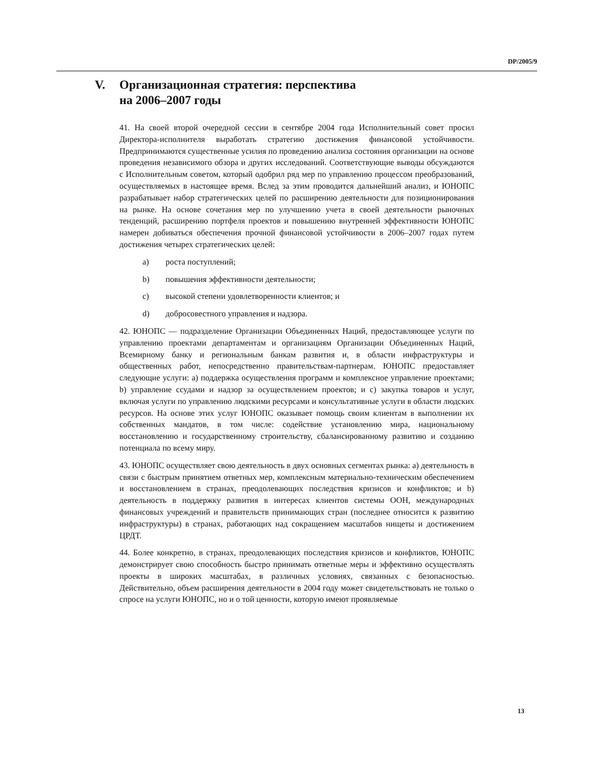DP/2005/9
V. Организационная стратегия: перспектива
на 2006–2007 годы
41. На своей второй очередной сессии в сентябре 2004 года Исполнительный совет просил Директора-исполнителя выработать стратегию достижения финансовой устойчивости. Предпринимаются существенные усилия по проведению анализа состояния организации на основе проведения независимого обзора и других исследований. Соответствующие выводы обсуждаются с Исполнительным советом, который одобрил ряд мер по управлению процессом преобразований, осуществляемых в настоящее время. Вслед за этим проводится дальнейший анализ, и ЮНОПС разрабатывает набор стратегических целей по расширению деятельности для позиционирования на рынке. На основе сочетания мер по улучшению учета в своей деятельности рыночных тенденций, расширению портфеля проектов и повышению внутренней эффективности ЮНОПС намерен добиваться обеспечения прочной финансовой устойчивости в 2006–2007 годах путем достижения четырех стратегических целей:
a) роста поступлений;
b) повышения эффективности деятельности;
c) высокой степени удовлетворенности клиентов; и
d) добросовестного управления и надзора.
42. ЮНОПС — подразделение Организации Объединенных Наций, предоставляющее услуги по управлению проектами департаментам и организациям Организации Объединенных Наций, Всемирному банку и региональным банкам развития и, в области инфраструктуры и общественных работ, непосредственно правительствам-партнерам. ЮНОПС предоставляет следующие услуги: a) поддержка осуществления программ и комплексное управление проектами; b) управление ссудами и надзор за осуществлением проектов; и c) закупка товаров и услуг, включая услуги по управлению людскими ресурсами и консультативные услуги в области людских ресурсов. На основе этих услуг ЮНОПС оказывает помощь своим клиентам в выполнении их собственных мандатов, в том числе: содействие установлению мира, национальному восстановлению и государственному строительству, сбалансированному развитию и созданию потенциала по всему миру.
43. ЮНОПС осуществляет свою деятельность в двух основных сегментах рынка: a) деятельность в связи с быстрым принятием ответных мер, комплексным материально-техническим обеспечением и восстановлением в странах, преодолевающих последствия кризисов и конфликтов; и b) деятельность в поддержку развития в интересах клиентов системы ООН, международных финансовых учреждений и правительств принимающих стран (последнее относится к развитию инфраструктуры) в странах, работающих над сокращением масштабов нищеты и достижением ЦРДТ.
44. Более конкретно, в странах, преодолевающих последствия кризисов и конфликтов, ЮНОПС демонстрирует свою способность быстро принимать ответные меры и эффективно осуществлять проекты в широких масштабах, в различных условиях, связанных с безопасностью. Действительно, объем расширения деятельности в 2004 году может свидетельствовать не только о спросе на услуги ЮНОПС, но и о той ценности, которую имеют проявляемые
13